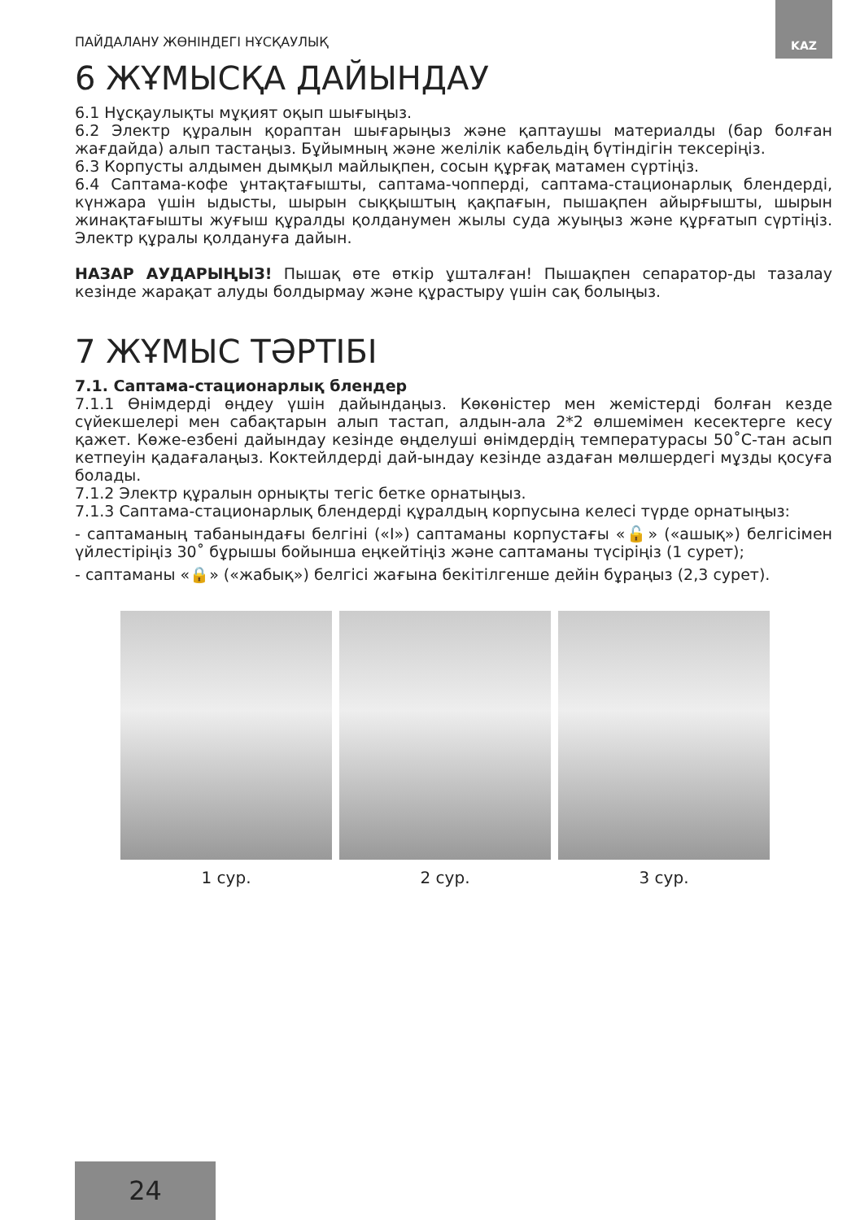KAZ
ПАЙДАЛАНУ ЖӨНІНДЕГІ НҰСҚАУЛЫҚ
6 ЖҰМЫСҚА ДАЙЫНДАУ
6.1 Нұсқаулықты мұқият оқып шығыңыз.
6.2 Электр құралын қораптан шығарыңыз және қаптаушы материалды (бар болған жағдайда) алып тастаңыз. Бұйымның және желілік кабельдің бүтіндігін тексеріңіз.
6.3 Корпусты алдымен дымқыл майлықпен, сосын құрғақ матамен сүртіңіз.
6.4 Саптама-кофе ұнтақтағышты, саптама-чопперді, саптама-стационарлық блендерді, күнжара үшін ыдысты, шырын сыққыштың қақпағын, пышақпен айырғышты, шырын жинақтағышты жуғыш құралды қолданумен жылы суда жуыңыз және құрғатып сүртіңіз. Электр құралы қолдануға дайын.
НАЗАР АУДАРЫҢЫЗ! Пышақ өте өткір ұшталған! Пышақпен сепаратор-ды тазалау кезінде жарақат алуды болдырмау және құрастыру үшін сақ болыңыз.
7 ЖҰМЫС ТӘРТІБІ
7.1. Саптама-стационарлық блендер
7.1.1 Өнімдерді өңдеу үшін дайындаңыз. Көкөністер мен жемістерді болған кезде сүйекшелері мен сабақтарын алып тастап, алдын-ала 2*2 өлшемімен кесектерге кесу қажет. Көже-езбені дайындау кезінде өңделуші өнімдердің температурасы 50˚С-тан асып кетпеуін қадағалаңыз. Коктейлдерді дай-ындау кезінде аздаған мөлшердегі мұзды қосуға болады.
7.1.2 Электр құралын орнықты тегіс бетке орнатыңыз.
7.1.3 Саптама-стационарлық блендерді құралдың корпусына келесі түрде орнатыңыз:
- саптаманың табанындағы белгіні («I») саптаманы корпустағы «🔓» («ашық») белгісімен үйлестіріңіз 30˚ бұрышы бойынша еңкейтіңіз және саптаманы түсіріңіз (1 сурет);
- саптаманы «🔒» («жабық») белгісі жағына бекітілгенше дейін бұраңыз (2,3 сурет).
1 сур. 2 сур. 3 сур.
24